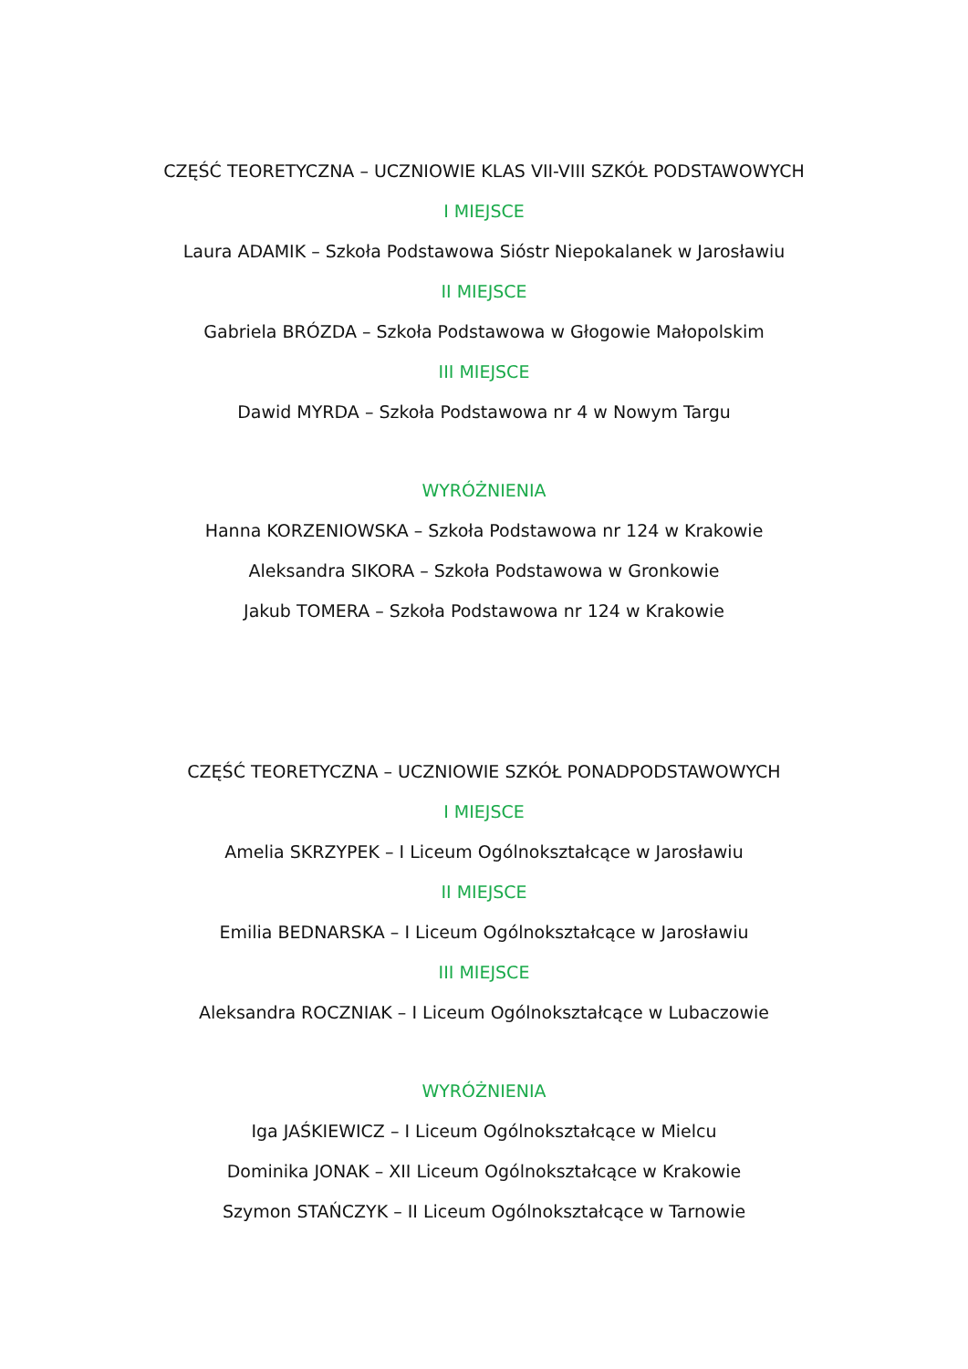CZĘŚĆ TEORETYCZNA – UCZNIOWIE KLAS VII-VIII SZKÓŁ PODSTAWOWYCH
I MIEJSCE
Laura ADAMIK – Szkoła Podstawowa Sióstr Niepokalanek w Jarosławiu
II MIEJSCE
Gabriela BRÓZDA – Szkoła Podstawowa w Głogowie Małopolskim
III MIEJSCE
Dawid MYRDA – Szkoła Podstawowa nr 4 w Nowym Targu
WYRÓŻNIENIA
Hanna KORZENIOWSKA – Szkoła Podstawowa nr 124 w Krakowie
Aleksandra SIKORA – Szkoła Podstawowa w Gronkowie
Jakub TOMERA – Szkoła Podstawowa nr 124 w Krakowie
CZĘŚĆ TEORETYCZNA – UCZNIOWIE SZKÓŁ PONADPODSTAWOWYCH
I MIEJSCE
Amelia SKRZYPEK – I Liceum Ogólnokształcące w Jarosławiu
II MIEJSCE
Emilia BEDNARSKA – I Liceum Ogólnokształcące w Jarosławiu
III MIEJSCE
Aleksandra ROCZNIAK – I Liceum Ogólnokształcące w Lubaczowie
WYRÓŻNIENIA
Iga JAŚKIEWICZ – I Liceum Ogólnokształcące w Mielcu
Dominika JONAK – XII Liceum Ogólnokształcące w Krakowie
Szymon STAŃCZYK – II Liceum Ogólnokształcące w Tarnowie